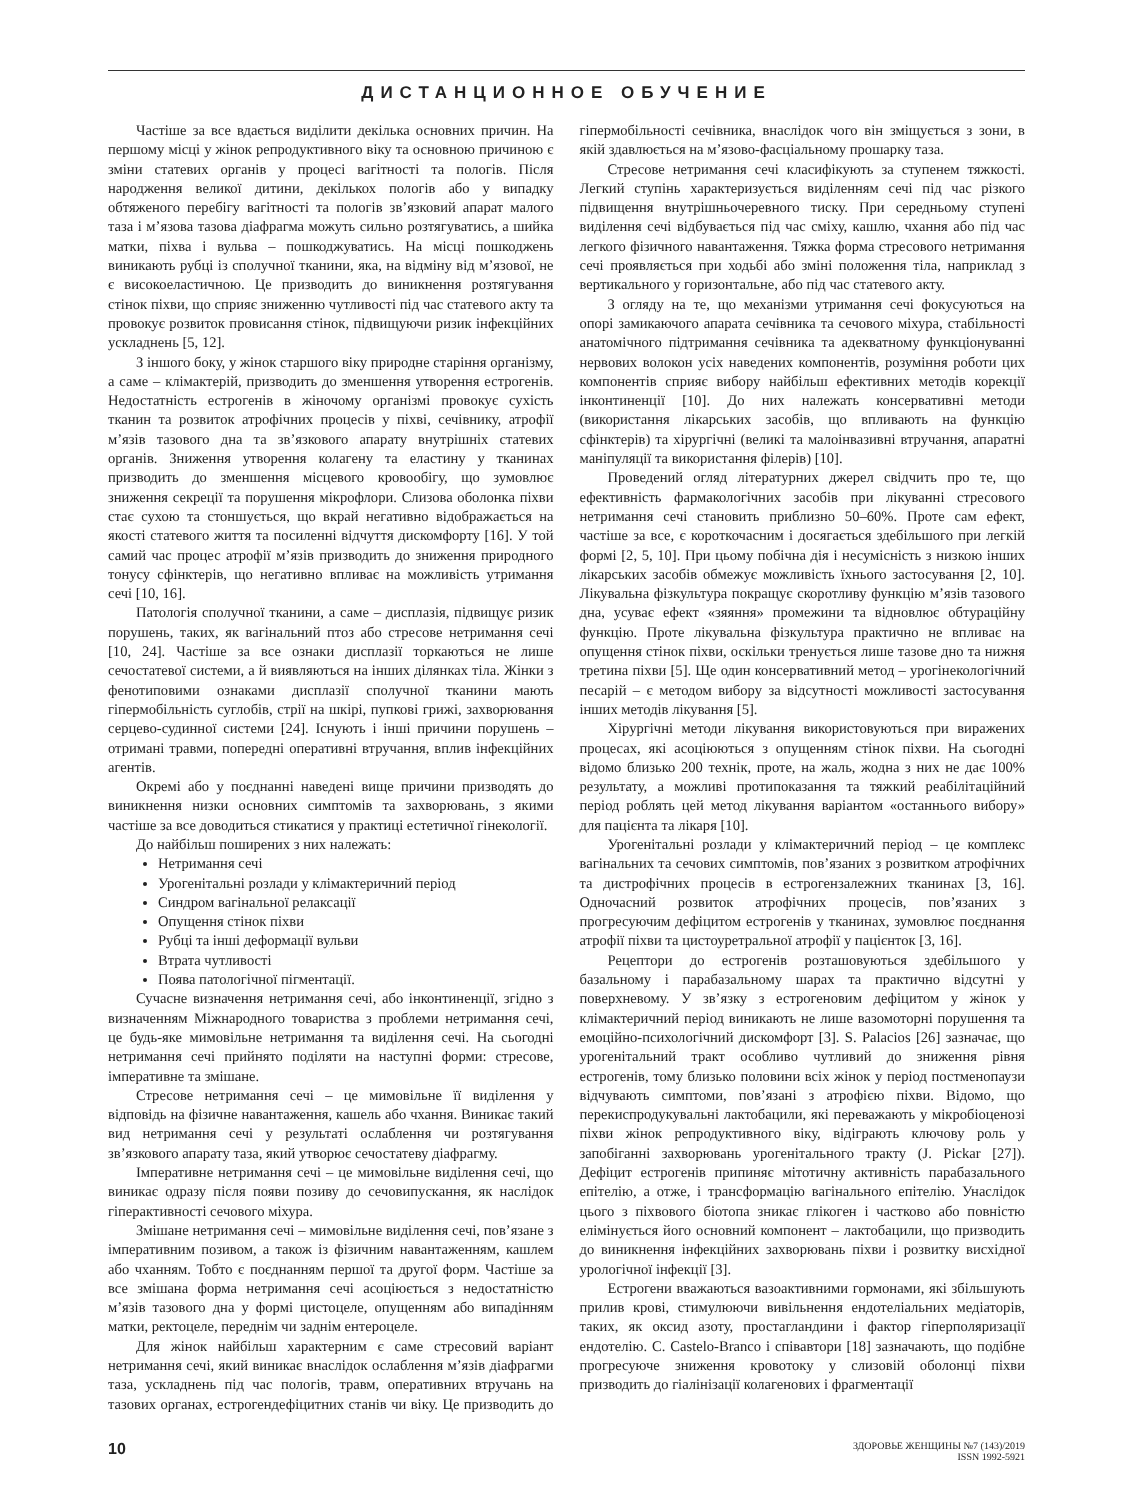ДИСТАНЦИОННОЕ ОБУЧЕНИЕ
Частіше за все вдається виділити декілька основних причин. На першому місці у жінок репродуктивного віку та основною причиною є зміни статевих органів у процесі вагітності та пологів. Після народження великої дитини, декількох пологів або у випадку обтяженого перебігу вагітності та пологів зв’язковий апарат малого таза і м’язова тазова діафрагма можуть сильно розтягуватись, а шийка матки, піхва і вульва – пошкоджуватись. На місці пошкоджень виникають рубці із сполучної тканини, яка, на відміну від м’язової, не є високоеластичною. Це призводить до виникнення розтягування стінок піхви, що сприяє зниженню чутливості під час статевого акту та провокує розвиток провисання стінок, підвищуючи ризик інфекційних ускладнень [5, 12].
З іншого боку, у жінок старшого віку природне старіння організму, а саме – клімактерій, призводить до зменшення утворення естрогенів. Недостатність естрогенів в жіночому організмі провокує сухість тканин та розвиток атрофічних процесів у піхві, сечівнику, атрофії м’язів тазового дна та зв’язкового апарату внутрішніх статевих органів. Зниження утворення колагену та еластину у тканинах призводить до зменшення місцевого кровообігу, що зумовлює зниження секреції та порушення мікрофлори. Слизова оболонка піхви стає сухою та стоншується, що вкрай негативно відображається на якості статевого життя та посиленні відчуття дискомфорту [16]. У той самий час процес атрофії м’язів призводить до зниження природного тонусу сфінктерів, що негативно впливає на можливість утримання сечі [10, 16].
Патологія сполучної тканини, а саме – дисплазія, підвищує ризик порушень, таких, як вагінальний птоз або стресове нетримання сечі [10, 24]. Частіше за все ознаки дисплазії торкаються не лише сечостатевої системи, а й виявляються на інших ділянках тіла. Жінки з фенотиповими ознаками дисплазії сполучної тканини мають гіпермобільність суглобів, стрії на шкірі, пупкові грижі, захворювання серцево-судинної системи [24]. Існують і інші причини порушень – отримані травми, попередні оперативні втручання, вплив інфекційних агентів.
Окремі або у поєднанні наведені вище причини призводять до виникнення низки основних симптомів та захворювань, з якими частіше за все доводиться стикатися у практиці естетичної гінекології.
До найбільш поширених з них належать:
Нетримання сечі
Урогенітальні розлади у клімактеричний період
Синдром вагінальної релаксації
Опущення стінок піхви
Рубці та інші деформації вульви
Втрата чутливості
Поява патологічної пігментації.
Сучасне визначення нетримання сечі, або інконтиненції, згідно з визначенням Міжнародного товариства з проблеми нетримання сечі, це будь-яке мимовільне нетримання та виділення сечі. На сьогодні нетримання сечі прийнято поділяти на наступні форми: стресове, імперативне та змішане.
Стресове нетримання сечі – це мимовільне її виділення у відповідь на фізичне навантаження, кашель або чхання. Виникає такий вид нетримання сечі у результаті ослаблення чи розтягування зв’язкового апарату таза, який утворює сечостатеву діафрагму.
Імперативне нетримання сечі – це мимовільне виділення сечі, що виникає одразу після появи позиву до сечовипускання, як наслідок гіперактивності сечового міхура.
Змішане нетримання сечі – мимовільне виділення сечі, пов’язане з імперативним позивом, а також із фізичним навантаженням, кашлем або чханням. Тобто є поєднанням першої та другої форм. Частіше за все змішана форма нетримання сечі асоціюється з недостатністю м’язів тазового дна у формі цистоцеле, опущенням або випадінням матки, ректоцеле, переднім чи заднім ентероцеле.
Для жінок найбільш характерним є саме стресовий варіант нетримання сечі, який виникає внаслідок ослаблення м’язів діафрагми таза, ускладнень під час пологів, травм, оперативних втручань на тазових органах, естрогендефіцитних станів чи віку. Це призводить до гіпермобільності сечівника, внаслідок чого він зміщується з зони, в якій здавлюється на м’язово-фасціальному прошарку таза.
Стресове нетримання сечі класифікують за ступенем тяжкості. Легкий ступінь характеризується виділенням сечі під час різкого підвищення внутрішньочеревного тиску. При середньому ступені виділення сечі відбувається під час сміху, кашлю, чхання або під час легкого фізичного навантаження. Тяжка форма стресового нетримання сечі проявляється при ходьбі або зміні положення тіла, наприклад з вертикального у горизонтальне, або під час статевого акту.
З огляду на те, що механізми утримання сечі фокусуються на опорі замикаючого апарата сечівника та сечового міхура, стабільності анатомічного підтримання сечівника та адекватному функціонуванні нервових волокон усіх наведених компонентів, розуміння роботи цих компонентів сприяє вибору найбільш ефективних методів корекції інконтиненції [10]. До них належать консервативні методи (використання лікарських засобів, що впливають на функцію сфінктерів) та хірургічні (великі та малоінвазивні втручання, апаратні маніпуляції та використання філерів) [10].
Проведений огляд літературних джерел свідчить про те, що ефективність фармакологічних засобів при лікуванні стресового нетримання сечі становить приблизно 50–60%. Проте сам ефект, частіше за все, є короткочасним і досягається здебільшого при легкій формі [2, 5, 10]. При цьому побічна дія і несумісність з низкою інших лікарських засобів обмежує можливість їхнього застосування [2, 10]. Лікувальна фізкультура покращує скоротливу функцію м’язів тазового дна, усуває ефект «зяяння» промежини та відновлює обтураційну функцію. Проте лікувальна фізкультура практично не впливає на опущення стінок піхви, оскільки тренується лише тазове дно та нижня третина піхви [5]. Ще один консервативний метод – урогінекологічний песарій – є методом вибору за відсутності можливості застосування інших методів лікування [5].
Хірургічні методи лікування використовуються при виражених процесах, які асоціюються з опущенням стінок піхви. На сьогодні відомо близько 200 технік, проте, на жаль, жодна з них не дає 100% результату, а можливі протипоказання та тяжкий реабілітаційний період роблять цей метод лікування варіантом «останнього вибору» для пацієнта та лікаря [10].
Урогенітальні розлади у клімактеричний період – це комплекс вагінальних та сечових симптомів, пов’язаних з розвитком атрофічних та дистрофічних процесів в естрогензалежних тканинах [3, 16]. Одночасний розвиток атрофічних процесів, пов’язаних з прогресуючим дефіцитом естрогенів у тканинах, зумовлює поєднання атрофії піхви та цистоуретральної атрофії у пацієнток [3, 16].
Рецептори до естрогенів розташовуються здебільшого у базальному і парабазальному шарах та практично відсутні у поверхневому. У зв’язку з естрогеновим дефіцитом у жінок у клімактеричний період виникають не лише вазомоторні порушення та емоційно-психологічний дискомфорт [3]. S. Palacios [26] зазначає, що урогенітальний тракт особливо чутливий до зниження рівня естрогенів, тому близько половини всіх жінок у період постменопаузи відчувають симптоми, пов’язані з атрофією піхви. Відомо, що перекиспродукувальні лактобацили, які переважають у мікробіоценозі піхви жінок репродуктивного віку, відіграють ключову роль у запобіганні захворювань урогенітального тракту (J. Pickar [27]). Дефіцит естрогенів припиняє мітотичну активність парабазального епітелію, а отже, і трансформацію вагінального епітелію. Унаслідок цього з піхвового біотопа зникає глікоген і частково або повністю елімінується його основний компонент – лактобацили, що призводить до виникнення інфекційних захворювань піхви і розвитку висхідної урологічної інфекції [3].
Естрогени вважаються вазоактивними гормонами, які збільшують прилив крові, стимулюючи вивільнення ендотеліальних медіаторів, таких, як оксид азоту, простагландини і фактор гіперполяризації ендотелію. C. Castelo-Branco і співавтори [18] зазначають, що подібне прогресуюче зниження кровотоку у слизовій оболонці піхви призводить до гіалінізації колагенових і фрагментації
10
ЗДОРОВЬЕ ЖЕНЩИНЫ №7 (143)/2019
ISSN 1992-5921